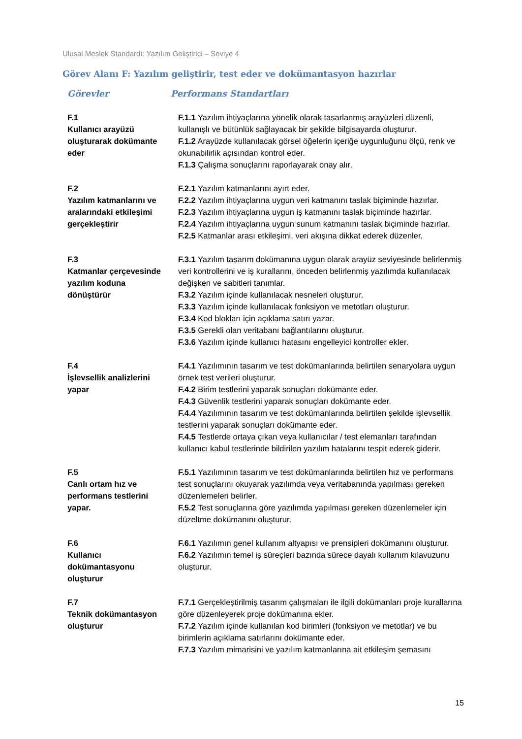Ulusal Meslek Standardı: Yazılım Geliştirici – Seviye 4
Görev Alanı F: Yazılım geliştirir, test eder ve dokümantasyon hazırlar
| Görevler | Performans Standartları |
| --- | --- |
| F.1 Kullanıcı arayüzü oluşturarak dokümante eder | F.1.1 Yazılım ihtiyaçlarına yönelik olarak tasarlanmış arayüzleri düzenli, kullanışlı ve bütünlük sağlayacak bir şekilde bilgisayarda oluşturur. F.1.2 Arayüzde kullanılacak görsel öğelerin içeriğe uygunluğunu ölçü, renk ve okunabilirlik açısından kontrol eder. F.1.3 Çalışma sonuçlarını raporlayarak onay alır. |
| F.2 Yazılım katmanlarını ve aralarındaki etkileşimi gerçekleştirir | F.2.1 Yazılım katmanlarını ayırt eder. F.2.2 Yazılım ihtiyaçlarına uygun veri katmanını taslak biçiminde hazırlar. F.2.3 Yazılım ihtiyaçlarına uygun iş katmanını taslak biçiminde hazırlar. F.2.4 Yazılım ihtiyaçlarına uygun sunum katmanını taslak biçiminde hazırlar. F.2.5 Katmanlar arası etkileşimi, veri akışına dikkat ederek düzenler. |
| F.3 Katmanlar çerçevesinde yazılım koduna dönüştürür | F.3.1 Yazılım tasarım dokümanına uygun olarak arayüz seviyesinde belirlenmiş veri kontrollerini ve iş kurallarını, önceden belirlenmiş yazılımda kullanılacak değişken ve sabitleri tanımlar. F.3.2 Yazılım içinde kullanılacak nesneleri oluşturur. F.3.3 Yazılım içinde kullanılacak fonksiyon ve metotları oluşturur. F.3.4 Kod blokları için açıklama satırı yazar. F.3.5 Gerekli olan veritabanı bağlantılarını oluşturur. F.3.6 Yazılım içinde kullanıcı hatasını engelleyici kontroller ekler. |
| F.4 İşlevsellik analizlerini yapar | F.4.1 Yazılımının tasarım ve test dokümanlarında belirtilen senaryolara uygun örnek test verileri oluşturur. F.4.2 Birim testlerini yaparak sonuçları dokümante eder. F.4.3 Güvenlik testlerini yaparak sonuçları dokümante eder. F.4.4 Yazılımının tasarım ve test dokümanlarında belirtilen şekilde işlevsellik testlerini yaparak sonuçları dokümante eder. F.4.5 Testlerde ortaya çıkan veya kullanıcılar / test elemanları tarafından kullanıcı kabul testlerinde bildirilen yazılım hatalarını tespit ederek giderir. |
| F.5 Canlı ortam hız ve performans testlerini yapar. | F.5.1 Yazılımının tasarım ve test dokümanlarında belirtilen hız ve performans test sonuçlarını okuyarak yazılımda veya veritabanında yapılması gereken düzenlemeleri belirler. F.5.2 Test sonuçlarına göre yazılımda yapılması gereken düzenlemeler için düzeltme dokümanını oluşturur. |
| F.6 Kullanıcı dokümantasyonu oluşturur | F.6.1 Yazılımın genel kullanım altyapısı ve prensipleri dokümanını oluşturur. F.6.2 Yazılımın temel iş süreçleri bazında sürece dayalı kullanım kılavuzunu oluşturur. |
| F.7 Teknik dokümantasyon oluşturur | F.7.1 Gerçekleştirilmiş tasarım çalışmaları ile ilgili dokümanları proje kurallarına göre düzenleyerek proje dokümanına ekler. F.7.2 Yazılım içinde kullanılan kod birimleri (fonksiyon ve metotlar) ve bu birimlerin açıklama satırlarını dokümante eder. F.7.3 Yazılım mimarisini ve yazılım katmanlarına ait etkileşim şemasını |
15